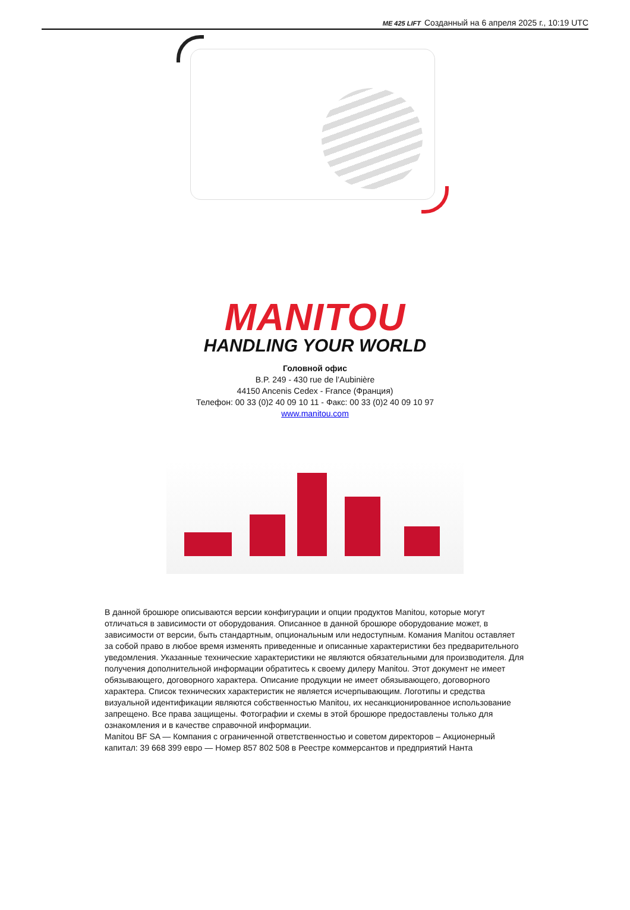ME 425 LIFT Созданный на 6 апреля 2025 г., 10:19 UTC
MANITOU
HANDLING YOUR WORLD
Головной офис
B.P. 249 - 430 rue de l’Aubinière
44150 Ancenis Cedex - France (Франция)
Телефон: 00 33 (0)2 40 09 10 11 - Факс: 00 33 (0)2 40 09 10 97
www.manitou.com
В данной брошюре описываются версии конфигурации и опции продуктов Manitou, которые могут отличаться в зависимости от оборудования. Описанное в данной брошюре оборудование может, в зависимости от версии, быть стандартным, опциональным или недоступным. Комания Manitou оставляет за собой право в любое время изменять приведенные и описанные характеристики без предварительного уведомления. Указанные технические характеристики не являются обязательными для производителя. Для получения дополнительной информации обратитесь к своему дилеру Manitou. Этот документ не имеет обязывающего, договорного характера. Описание продукции не имеет обязывающего, договорного характера. Список технических характеристик не является исчерпывающим. Логотипы и средства визуальной идентификации являются собственностью Manitou, их несанкционированное использование запрещено. Все права защищены. Фотографии и схемы в этой брошюре предоставлены только для ознакомления и в качестве справочной информации.
Manitou BF SA — Компания с ограниченной ответственностью и советом директоров – Акционерный капитал: 39 668 399 евро — Номер 857 802 508 в Реестре коммерсантов и предприятий Нанта